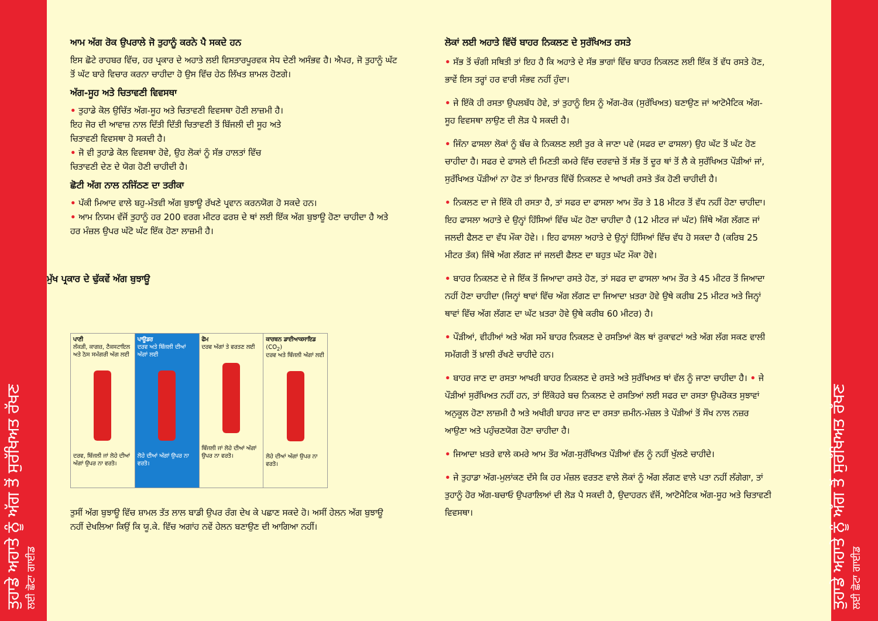ਤੁਹਾਡੇ ਅਹਾਤੇ ਨੂੰ ਅੱਗ ਤੋਂ ਸੁਰੱਖਿਅਤ ਰੱਖਣ
ਲਈ ਛੋਟਾ ਗਾਈਡ
ਤੁਹਾਡੇ ਅਹਾਤੇ ਨੂੰ ਅੱਗ ਤੋਂ ਸੁਰੱਖਿਅਤ ਰੱਖਣ
ਲਈ ਛੋਟਾ ਗਾਈਡ
ਆਮ ਅੱਗ ਰੋਕ ਉਪਰਾਲੇ ਜੋ ਤੁਹਾਨੂੰ ਕਰਨੇ ਪੈ ਸਕਦੇ ਹਨ
ਇਸ ਛੋਟੇ ਰਾਹਬਰ ਵਿੱਚ, ਹਰ ਪ੍ਰਕਾਰ ਦੇ ਅਹਾਤੇ ਲਈ ਵਿਸਤਾਰਪੂਰਵਕ ਸੇਧ ਦੇਣੀ ਅਸੰਭਵ ਹੈ। ਐਪਰ, ਜੋ ਤੁਹਾਨੂੰ ਘੱਟ ਤੋਂ ਘੱਟ ਬਾਰੇ ਵਿਚਾਰ ਕਰਨਾ ਚਾਹੀਦਾ ਹੋ ਉਸ ਵਿੱਚ ਹੇਠ ਲਿੱਖਤ ਸ਼ਾਮਲ ਹੋਣਗੇ।
ਅੱਗ-ਸੂਹ ਅਤੇ ਚਿਤਾਵਣੀ ਵਿਵਸਥਾ
• ਤੁਹਾਡੇ ਕੋਲ ਉਚਿੱਤ ਅੱਗ-ਸੂਹ ਅਤੇ ਚਿਤਾਵਣੀ ਵਿਵਸਥਾ ਹੋਣੀ ਲਾਜ਼ਮੀ ਹੈ। ਇਹ ਜੋਰ ਦੀ ਆਵਾਜ਼ ਨਾਲ ਦਿੱਤੀ ਦਿੱਤੀ ਚਿਤਾਵਣੀ ਤੋਂ ਬਿੱਜਲੀ ਦੀ ਸੂਹ ਅਤੇ ਚਿਤਾਵਣੀ ਵਿਵਸਥਾ ਹੋ ਸਕਦੀ ਹੈ।
• ਜੋ ਵੀ ਤੁਹਾਡੇ ਕੋਲ ਵਿਵਸਥਾ ਹੋਵੇ, ਉਹ ਲੋਕਾਂ ਨੂੰ ਸੱਭ ਹਾਲਤਾਂ ਵਿੱਚ ਚਿਤਾਵਣੀ ਦੇਣ ਦੇ ਯੋਗ ਹੋਣੀ ਚਾਹੀਦੀ ਹੈ।
ਛੋਟੀ ਅੱਗ ਨਾਲ ਨਜਿੱਠਣ ਦਾ ਤਰੀਕਾ
• ਪੱਕੀ ਮਿਆਦ ਵਾਲੇ ਬਹੁ-ਮੰਤਵੀ ਅੱਗ ਬੁਝਾਊ ਰੱਖਣੇ ਪ੍ਰਵਾਨ ਕਰਨਯੋਗ ਹੋ ਸਕਦੇ ਹਨ।
• ਆਮ ਨਿਯਮ ਵੱਜੋਂ ਤੁਹਾਨੂੰ ਹਰ 200 ਵਰਗ ਮੀਟਰ ਫਰਸ਼ ਦੇ ਥਾਂ ਲਈ ਇੱਕ ਅੱਗ ਬੁਝਾਊ ਹੋਣਾ ਚਾਹੀਦਾ ਹੈ ਅਤੇ ਹਰ ਮੰਜ਼ਲ ਉਪਰ ਘੱਟੋ ਘੱਟ ਇੱਕ ਹੋਣਾ ਲਾਜ਼ਮੀ ਹੈ।
ਮੁੱਖ ਪ੍ਰਕਾਰ ਦੇ ਢੁੱਕਵੇਂ ਅੱਗ ਬੁਝਾਊ
| ਪਾਣੀ ਲੱਕੜੀ, ਕਾਗਜ਼, ਟੈਕਸਟਾਇਲ ਅਤੇ ਠੋਸ ਸਮੱਗਰੀ ਅੱਗ ਲਈ ਦਰਵ, ਬਿੱਜਲੀ ਜਾਂ ਲੋਹੇ ਦੀਆਂ ਅੱਗਾਂ ਉਪਰ ਨਾ ਵਰਤੋ। | ਪਾਊਡਰ ਦਰਵ ਅਤੇ ਬਿੱਜਲੀ ਦੀਆਂ ਅੱਗਾਂ ਲਈ ਲੋਹੇ ਦੀਆਂ ਅੱਗਾਂ ਉਪਰ ਨਾ ਵਰਤੋ। | ਫੋਮ ਦਰਵ ਅੱਗਾਂ ਤੇ ਵਰਤਣ ਲਈ ਬਿੱਜਲੀ ਜਾਂ ਲੋਹੇ ਦੀਆਂ ਅੱਗਾਂ ਉਪਰ ਨਾ ਵਰਤੋ। | ਕਾਰਬਨ ਡਾਈਆਕਸਾਇਡ (CO<sub>2</sub>) ਦਰਵ ਅਤੇ ਬਿੱਜਲੀ ਅੱਗਾਂ ਲਈ ਲੋਹੇ ਦੀਆਂ ਅੱਗਾਂ ਉਪਰ ਨਾ ਵਰਤੋ। |
ਤੁਸੀਂ ਅੱਗ ਬੁਝਾਊ ਵਿੱਚ ਸ਼ਾਮਲ ਤੱਤ ਲਾਲ ਬਾਡੀ ਉਪਰ ਰੰਗ ਦੇਖ ਕੇ ਪਛਾਣ ਸਕਦੇ ਹੋ। ਅਸੀਂ ਹੇਲਨ ਅੱਗ ਬੁਝਾਊ ਨਹੀਂ ਦੇਖਲਿਆ ਕਿਉਂ ਕਿ ਯੂ.ਕੇ. ਵਿੱਚ ਅਗਾਂਹ ਨਵੇਂ ਹੇਲਨ ਬਣਾਉਣ ਦੀ ਆਗਿਆ ਨਹੀਂ।
ਲੋਕਾਂ ਲਈ ਅਹਾਤੇ ਵਿੱਚੋਂ ਬਾਹਰ ਨਿਕਲਣ ਦੇ ਸੁਰੱਖਿਅਤ ਰਸਤੇ
• ਸੱਭ ਤੋਂ ਚੰਗੀ ਸਥਿਤੀ ਤਾਂ ਇਹ ਹੈ ਕਿ ਅਹਾਤੇ ਦੇ ਸੱਭ ਭਾਗਾਂ ਵਿੱਚ ਬਾਹਰ ਨਿਕਲਣ ਲਈ ਇੱਕ ਤੋਂ ਵੱਧ ਰਸਤੇ ਹੋਣ, ਭਾਵੇਂ ਇਸ ਤਰ੍ਹਾਂ ਹਰ ਵਾਰੀ ਸੰਭਵ ਨਹੀਂ ਹੁੰਦਾ।
• ਜੇ ਇੱਕੋ ਹੀ ਰਸਤਾ ਉਪਲਬੱਧ ਹੋਵੇ, ਤਾਂ ਤੁਹਾਨੂੰ ਇਸ ਨੂੰ ਅੱਗ-ਰੋਕ (ਸੁਰੱਖਿਅਤ) ਬਣਾਉਣ ਜਾਂ ਆਟੋਮੈਟਿਕ ਅੱਗ-ਸੂਹ ਵਿਵਸਥਾ ਲਾਉਣ ਦੀ ਲੋੜ ਪੈ ਸਕਦੀ ਹੈ।
• ਜਿੰਨਾ ਫਾਸਲਾ ਲੋਕਾਂ ਨੂੰ ਬੱਚ ਕੇ ਨਿਕਲਣ ਲਈ ਤੁਰ ਕੇ ਜਾਣਾ ਪਵੇ (ਸਫਰ ਦਾ ਫਾਸਲਾ) ਉਹ ਘੱਟ ਤੋਂ ਘੱਟ ਹੋਣ ਚਾਹੀਦਾ ਹੈ। ਸਫਰ ਦੇ ਫਾਸਲੇ ਦੀ ਮਿਣਤੀ ਕਮਰੇ ਵਿੱਚ ਦਰਵਾਜ਼ੇ ਤੋਂ ਸੱਭ ਤੋਂ ਦੂਰ ਥਾਂ ਤੋਂ ਲੈ ਕੇ ਸੁਰੱਖਿਅਤ ਪੌੜੀਆਂ ਜਾਂ, ਸੁਰੱਖਿਅਤ ਪੌੜੀਆਂ ਨਾ ਹੋਣ ਤਾਂ ਇਮਾਰਤ ਵਿੱਚੋਂ ਨਿਕਲਣ ਦੇ ਆਖਰੀ ਰਸਤੇ ਤੱਕ ਹੋਣੀ ਚਾਹੀਦੀ ਹੈ।
• ਨਿਕਲਣ ਦਾ ਜੇ ਇੱਕੋ ਹੀ ਰਸਤਾ ਹੈ, ਤਾਂ ਸਫਰ ਦਾ ਫਾਸਲਾ ਆਮ ਤੌਰ ਤੇ 18 ਮੀਟਰ ਤੋਂ ਵੱਧ ਨਹੀਂ ਹੋਣਾ ਚਾਹੀਦਾ। ਇਹ ਫਾਸਲਾ ਅਹਾਤੇ ਦੇ ਉਨ੍ਹਾਂ ਹਿੱਸਿਆਂ ਵਿੱਚ ਘੱਟ ਹੋਣਾ ਚਾਹੀਦਾ ਹੈ (12 ਮੀਟਰ ਜਾਂ ਘੱਟ) ਜਿੱਥੇ ਅੱਗ ਲੱਗਣ ਜਾਂ ਜਲਦੀ ਫੈਲਣ ਦਾ ਵੱਧ ਮੌਕਾ ਹੋਵੇ। । ਇਹ ਫਾਸਲਾ ਅਹਾਤੇ ਦੇ ਉਨ੍ਹਾਂ ਹਿੱਸਿਆਂ ਵਿੱਚ ਵੱਧ ਹੋ ਸਕਦਾ ਹੈ (ਕਰਿਬ 25 ਮੀਟਰ ਤੱਕ) ਜਿੱਥੇ ਅੱਗ ਲੱਗਣ ਜਾਂ ਜਲਦੀ ਫੈਲਣ ਦਾ ਬਹੁਤ ਘੱਟ ਮੌਕਾ ਹੋਵੇ।
• ਬਾਹਰ ਨਿਕਲਣ ਦੇ ਜੇ ਇੱਕ ਤੋਂ ਜਿਆਦਾ ਰਸਤੇ ਹੋਣ, ਤਾਂ ਸਫਰ ਦਾ ਫਾਸਲਾ ਆਮ ਤੌਰ ਤੇ 45 ਮੀਟਰ ਤੋਂ ਜਿਆਦਾ ਨਹੀਂ ਹੋਣਾ ਚਾਹੀਦਾ (ਜਿਨ੍ਹਾਂ ਥਾਵਾਂ ਵਿੱਚ ਅੱਗ ਲੱਗਣ ਦਾ ਜਿਆਦਾ ਖ਼ਤਰਾ ਹੋਵੇ ਉਥੇ ਕਰੀਬ 25 ਮੀਟਰ ਅਤੇ ਜਿਨ੍ਹਾਂ ਥਾਵਾਂ ਵਿੱਚ ਅੱਗ ਲੱਗਣ ਦਾ ਘੱਟ ਖ਼ਤਰਾ ਹੋਵੇ ਉਥੇ ਕਰੀਬ 60 ਮੀਟਰ) ਹੈ।
• ਪੌੜੀਆਂ, ਵੀਹੀਆਂ ਅਤੇ ਅੱਗ ਸਮੇਂ ਬਾਹਰ ਨਿਕਲਣ ਦੇ ਰਸਤਿਆਂ ਕੋਲ ਥਾਂ ਰੁਕਾਵਟਾਂ ਅਤੇ ਅੱਗ ਲੱਗ ਸਕਣ ਵਾਲੀ ਸਮੱਗਰੀ ਤੋਂ ਖ਼ਾਲੀ ਰੱਖਣੇ ਚਾਹੀਦੇ ਹਨ।
• ਬਾਹਰ ਜਾਣ ਦਾ ਰਸਤਾ ਆਖਰੀ ਬਾਹਰ ਨਿਕਲਣ ਦੇ ਰਸਤੇ ਅਤੇ ਸੁਰੱਖਿਅਤ ਥਾਂ ਵੱਲ ਨੂੰ ਜਾਣਾ ਚਾਹੀਦਾ ਹੈ। • ਜੇ ਪੌੜੀਆਂ ਸੁਰੱਖਿਅਤ ਨਹੀਂ ਹਨ, ਤਾਂ ਇੱਕੋਹਰੇ ਬਚ ਨਿਕਲਣ ਦੇ ਰਸਤਿਆਂ ਲਈ ਸਫਰ ਦਾ ਰਸਤਾ ਉਪਰੋਕਤ ਸੁਝਾਵਾਂ ਅਨੁਕੂਲ ਹੋਣਾ ਲਾਜ਼ਮੀ ਹੈ ਅਤੇ ਅਖੀਰੀ ਬਾਹਰ ਜਾਣ ਦਾ ਰਸਤਾ ਜ਼ਮੀਨ-ਮੰਜ਼ਲ ਤੇ ਪੌੜੀਆਂ ਤੋਂ ਸੌਖ ਨਾਲ ਨਜ਼ਰ ਆਉਣਾ ਅਤੇ ਪਹੁੰਚਣਯੋਗ ਹੋਣਾ ਚਾਹੀਦਾ ਹੈ।
• ਜਿਆਦਾ ਖ਼ਤਰੇ ਵਾਲੇ ਕਮਰੇ ਆਮ ਤੌਰ ਅੱਗ-ਸੁਰੱਖਿਅਤ ਪੌੜੀਆਂ ਵੱਲ ਨੂੰ ਨਹੀਂ ਖੁੱਲਣੇ ਚਾਹੀਦੇ।
• ਜੇ ਤੁਹਾਡਾ ਅੱਗ-ਮੁਲਾਂਕਣ ਦੱਸੇ ਕਿ ਹਰ ਮੰਜ਼ਲ ਵਰਤਣ ਵਾਲੇ ਲੋਕਾਂ ਨੂੰ ਅੱਗ ਲੱਗਣ ਵਾਲੇ ਪਤਾ ਨਹੀਂ ਲੱਗੇਗਾ, ਤਾਂ ਤੁਹਾਨੂੰ ਹੋਰ ਅੱਗ-ਬਚਾਓ ਉਪਰਾਲਿਆਂ ਦੀ ਲੋੜ ਪੈ ਸਕਦੀ ਹੈ, ਉਦਾਹਰਨ ਵੱਜੋਂ, ਆਟੋਮੈਟਿਕ ਅੱਗ-ਸੂਹ ਅਤੇ ਚਿਤਾਵਣੀ ਵਿਵਸਥਾ।